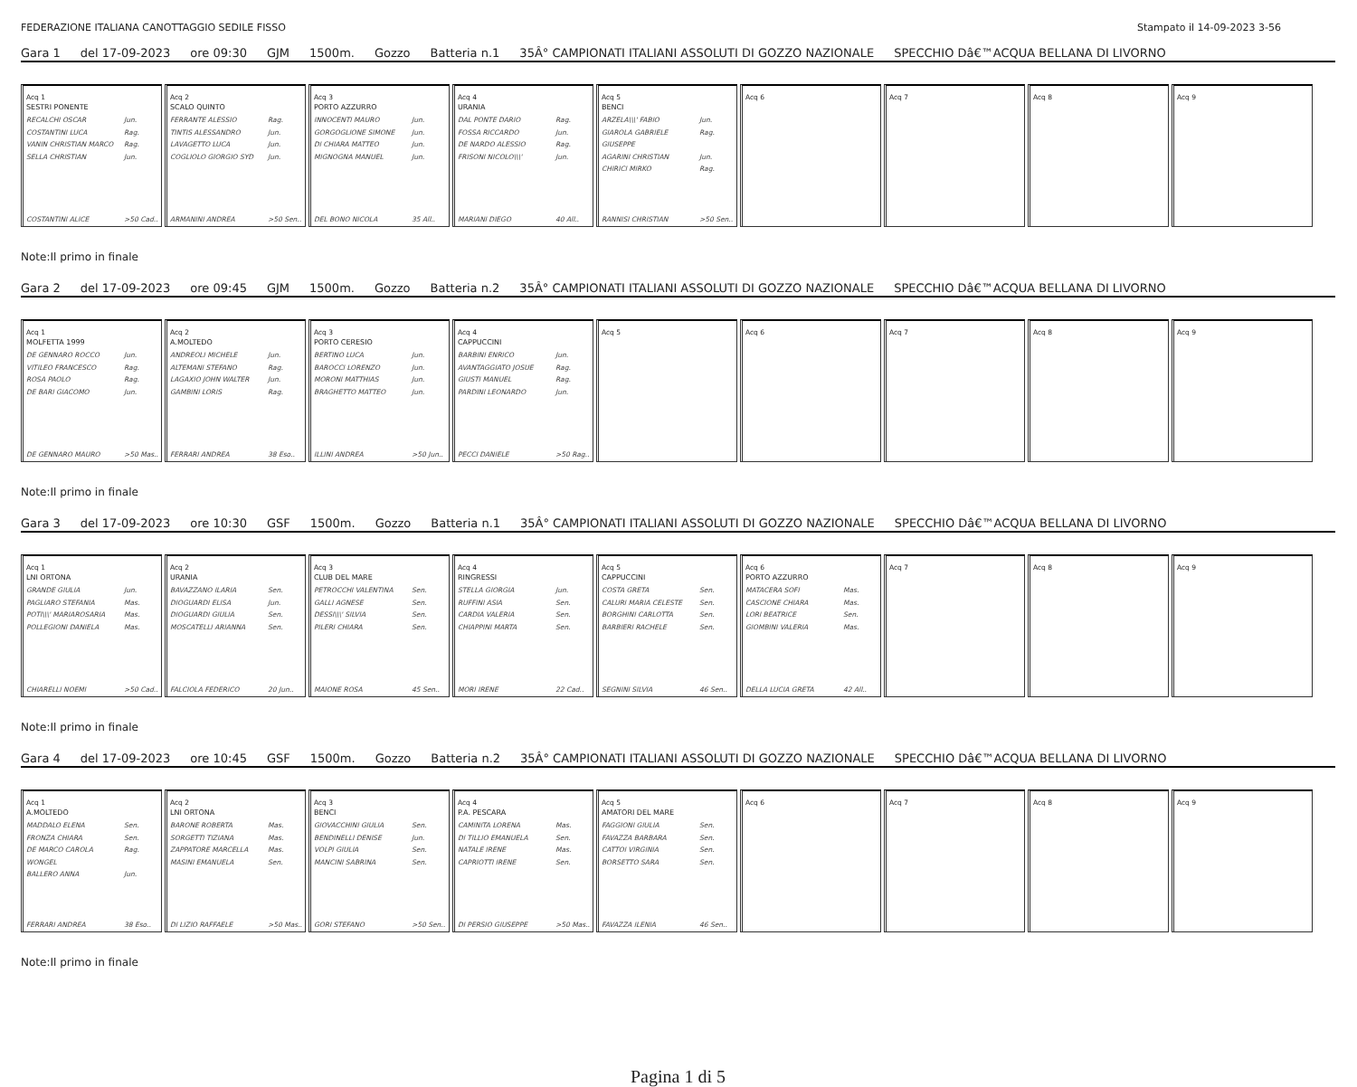FEDERAZIONE ITALIANA CANOTTAGGIO SEDILE FISSO Stampato il 14-09-2023 3-56
Gara 1 del 17-09-2023 ore 09:30 GJM 1500m. Gozzo Batteria n.1 35Â° CAMPIONATI ITALIANI ASSOLUTI DI GOZZO NAZIONALE SPECCHIO Dâ€™ACQUA BELLANA DI LIVORNO
Acq 1
SESTRI PONENTE
RECALCHI OSCAR Jun.
COSTANTINI LUCA Rag.
VANIN CHRISTIAN MARCO Rag.
SELLA CHRISTIAN Jun.
COSTANTINI ALICE >50 Cad..
Acq 2
SCALO QUINTO
FERRANTE ALESSIO Rag.
TINTIS ALESSANDRO Jun.
LAVAGETTO LUCA Jun.
COGLIOLO GIORGIO SYD Jun.
ARMANINI ANDREA >50 Sen..
Acq 3
PORTO AZZURRO
INNOCENTI MAURO Jun.
GORGOGLIONE SIMONE Jun.
DI CHIARA MATTEO Jun.
MIGNOGNA MANUEL Jun.
DEL BONO NICOLA 35 All..
Acq 4
URANIA
DAL PONTE DARIO Rag.
FOSSA RICCARDO Jun.
DE NARDO ALESSIO Rag.
FRISONI NICOLO\\\' Jun.
MARIANI DIEGO 40 All..
Acq 5
BENCI
ARZELA\\\' FABIO Jun.
GIAROLA GABRIELE GIUSEPPE Rag.
AGARINI CHRISTIAN Jun.
CHIRICI MIRKO Rag.
RANNISI CHRISTIAN >50 Sen..
Acq 6 Acq 7 Acq 8 Acq 9
Note:Il primo in finale
Gara 2 del 17-09-2023 ore 09:45 GJM 1500m. Gozzo Batteria n.2 35Â° CAMPIONATI ITALIANI ASSOLUTI DI GOZZO NAZIONALE SPECCHIO Dâ€™ACQUA BELLANA DI LIVORNO
Acq 1
MOLFETTA 1999
DE GENNARO ROCCO Jun.
VITILEO FRANCESCO Rag.
ROSA PAOLO Rag.
DE BARI GIACOMO Jun.
DE GENNARO MAURO >50 Mas..
Acq 2
A.MOLTEDO
ANDREOLI MICHELE Jun.
ALTEMANI STEFANO Rag.
LAGAXIO JOHN WALTER Jun.
GAMBINI LORIS Rag.
FERRARI ANDREA 38 Eso..
Acq 3
PORTO CERESIO
BERTINO LUCA Jun.
BAROCCI LORENZO Jun.
MORONI MATTHIAS Jun.
BRAGHETTO MATTEO Jun.
ILLINI ANDREA >50 Jun..
Acq 4
CAPPUCCINI
BARBINI ENRICO Jun.
AVANTAGGIATO JOSUE Rag.
GIUSTI MANUEL Rag.
PARDINI LEONARDO Jun.
PECCI DANIELE >50 Rag..
Acq 5 Acq 6 Acq 7 Acq 8 Acq 9
Note:Il primo in finale
Gara 3 del 17-09-2023 ore 10:30 GSF 1500m. Gozzo Batteria n.1 35Â° CAMPIONATI ITALIANI ASSOLUTI DI GOZZO NAZIONALE SPECCHIO Dâ€™ACQUA BELLANA DI LIVORNO
Acq 1
LNI ORTONA
GRANDE GIULIA Jun.
PAGLIARO STEFANIA Mas.
POTI\\\' MARIAROSARIA Mas.
POLLEGIONI DANIELA Mas.
CHIARELLI NOEMI >50 Cad..
Acq 2
URANIA
BAVAZZANO ILARIA Sen.
DIOGUARDI ELISA Jun.
DIOGUARDI GIULIA Sen.
MOSCATELLI ARIANNA Sen.
FALCIOLA FEDERICO 20 Jun..
Acq 3
CLUB DEL MARE
PETROCCHI VALENTINA Sen.
GALLI AGNESE Sen.
DESSI\\\' SILVIA Sen.
PILERI CHIARA Sen.
MAIONE ROSA 45 Sen..
Acq 4
RINGRESSI
STELLA GIORGIA Jun.
RUFFINI ASIA Sen.
CARDIA VALERIA Sen.
CHIAPPINI MARTA Sen.
MORI IRENE 22 Cad..
Acq 5
CAPPUCCINI
COSTA GRETA Sen.
CALURI MARIA CELESTE Sen.
BORGHINI CARLOTTA Sen.
BARBIERI RACHELE Sen.
SEGNINI SILVIA 46 Sen..
Acq 6
PORTO AZZURRO
MATACERA SOFI Mas.
CASCIONE CHIARA Mas.
LORI BEATRICE Sen.
GIOMBINI VALERIA Mas.
DELLA LUCIA GRETA 42 All..
Acq 7 Acq 8 Acq 9
Note:Il primo in finale
Gara 4 del 17-09-2023 ore 10:45 GSF 1500m. Gozzo Batteria n.2 35Â° CAMPIONATI ITALIANI ASSOLUTI DI GOZZO NAZIONALE SPECCHIO Dâ€™ACQUA BELLANA DI LIVORNO
Acq 1
A.MOLTEDO
MADDALO ELENA Sen.
FRONZA CHIARA Sen.
DE MARCO CAROLA WONGEL Rag.
BALLERO ANNA Jun.
FERRARI ANDREA 38 Eso..
Acq 2
LNI ORTONA
BARONE ROBERTA Mas.
SORGETTI TIZIANA Mas.
ZAPPATORE MARCELLA Mas.
MASINI EMANUELA Sen.
DI LIZIO RAFFAELE >50 Mas..
Acq 3
BENCI
GIOVACCHINI GIULIA Sen.
BENDINELLI DENISE Jun.
VOLPI GIULIA Sen.
MANCINI SABRINA Sen.
GORI STEFANO >50 Sen..
Acq 4
P.A. PESCARA
CAMINITA LORENA Mas.
DI TILLIO EMANUELA Sen.
NATALE IRENE Mas.
CAPRIOTTI IRENE Sen.
DI PERSIO GIUSEPPE >50 Mas..
Acq 5
AMATORI DEL MARE
FAGGIONI GIULIA Sen.
FAVAZZA BARBARA Sen.
CATTOI VIRGINIA Sen.
BORSETTO SARA Sen.
FAVAZZA ILENIA 46 Sen..
Acq 6 Acq 7 Acq 8 Acq 9
Note:Il primo in finale
Pagina 1 di 5